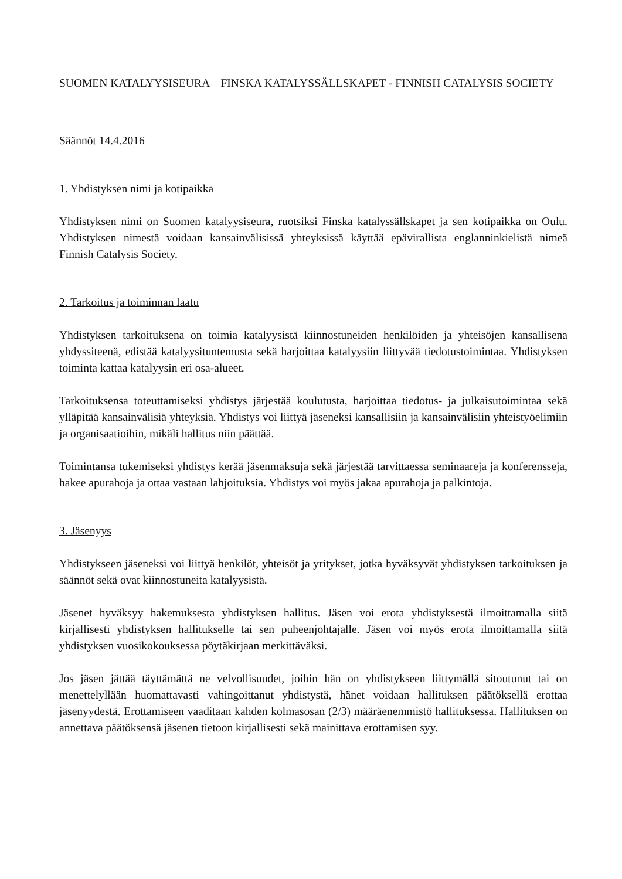SUOMEN KATALYYSISEURA – FINSKA KATALYSSÄLLSKAPET - FINNISH CATALYSIS SOCIETY
Säännöt 14.4.2016
1. Yhdistyksen nimi ja kotipaikka
Yhdistyksen nimi on Suomen katalyysiseura, ruotsiksi Finska katalyssällskapet ja sen kotipaikka on Oulu. Yhdistyksen nimestä voidaan kansainvälisissä yhteyksissä käyttää epävirallista englanninkielistä nimeä Finnish Catalysis Society.
2. Tarkoitus ja toiminnan laatu
Yhdistyksen tarkoituksena on toimia katalyysistä kiinnostuneiden henkilöiden ja yhteisöjen kansallisena yhdyssiteenä, edistää katalyysituntemusta sekä harjoittaa katalyysiin liittyvää tiedotustoimintaa. Yhdistyksen toiminta kattaa katalyysin eri osa-alueet.
Tarkoituksensa toteuttamiseksi yhdistys järjestää koulutusta, harjoittaa tiedotus- ja julkaisutoimintaa sekä ylläpitää kansainvälisiä yhteyksiä. Yhdistys voi liittyä jäseneksi kansallisiin ja kansainvälisiin yhteistyöelimiin ja organisaatioihin, mikäli hallitus niin päättää.
Toimintansa tukemiseksi yhdistys kerää jäsenmaksuja sekä järjestää tarvittaessa seminaareja ja konferensseja, hakee apurahoja ja ottaa vastaan lahjoituksia. Yhdistys voi myös jakaa apurahoja ja palkintoja.
3. Jäsenyys
Yhdistykseen jäseneksi voi liittyä henkilöt, yhteisöt ja yritykset, jotka hyväksyvät yhdistyksen tarkoituksen ja säännöt sekä ovat kiinnostuneita katalyysistä.
Jäsenet hyväksyy hakemuksesta yhdistyksen hallitus. Jäsen voi erota yhdistyksestä ilmoittamalla siitä kirjallisesti yhdistyksen hallitukselle tai sen puheenjohtajalle. Jäsen voi myös erota ilmoittamalla siitä yhdistyksen vuosikokouksessa pöytäkirjaan merkittäväksi.
Jos jäsen jättää täyttämättä ne velvollisuudet, joihin hän on yhdistykseen liittymällä sitoutunut tai on menettelyllään huomattavasti vahingoittanut yhdistystä, hänet voidaan hallituksen päätöksellä erottaa jäsenyydestä. Erottamiseen vaaditaan kahden kolmasosan (2/3) määräenemmistö hallituksessa. Hallituksen on annettava päätöksensä jäsenen tietoon kirjallisesti sekä mainittava erottamisen syy.